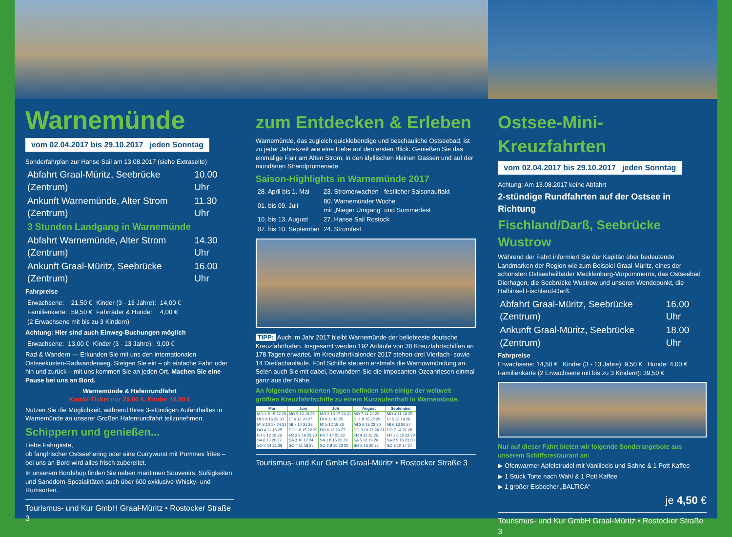Warnemünde
vom 02.04.2017 bis 29.10.2017 jeden Sonntag
Sonderfahrplan zur Hanse Sail am 13.08.2017 (siehe Extraseite)
| Abfahrt Graal-Müritz, Seebrücke (Zentrum) | 10.00 Uhr |
| Ankunft Warnemünde, Alter Strom (Zentrum) | 11.30 Uhr |
| 3 Stunden Landgang in Warnemünde | |
| Abfahrt Warnemünde, Alter Strom (Zentrum) | 14.30 Uhr |
| Ankunft Graal-Müritz, Seebrücke (Zentrum) | 16.00 Uhr |
Fahrpreise
| Erwachsene: | 21,50 € | Kinder (3 - 13 Jahre): | 14,00 € |
| Familienkarte: | 59,50 € | Fahrräder & Hunde: | 4,00 € |
| (2 Erwachsene mit bis zu 3 Kindern) | | | |
Achtung: Hier sind auch Einweg-Buchungen möglich
| Erwachsene: | 13,00 € | Kinder (3 - 13 Jahre): | 9,00 € |
Rad & Wandern — Erkunden Sie mit uns den internationalen Ostseeküsten-Radwanderweg. Steigen Sie ein – ob einfache Fahrt oder hin und zurück – mit uns kommen Sie an jeden Ort. Machen Sie eine Pause bei uns an Bord.
Warnemünde & Hafenrundfahrt
Kombi-Ticket nur 29,00 €, Kinder 19,50 €
Nutzen Sie die Möglichkeit, während Ihres 3-stündigen Aufenthaltes in Warnemünde an unserer Großen Hafenrundfahrt teilzunehmen.
Schippern und genießen...
Liebe Fahrgäste,
ob fangfrischer Ostseehering oder eine Currywurst mit Pommes frites – bei uns an Bord wird alles frisch zubereitet.
In unserem Bordshop finden Sie neben maritimen Souvenirs, Süßigkeiten und Sanddorn-Spezialitäten auch über 600 exklusive Whisky- und Rumsorten.
Tourismus- und Kur GmbH Graal-Müritz • Rostocker Straße 3
zum Entdecken & Erleben
Warnemünde, das zugleich quicklebendige und beschauliche Ostseebad, ist zu jeder Jahreszeit wie eine Liebe auf den ersten Blick. Genießen Sie das einmalige Flair am Alten Strom, in den idyllischen kleinen Gassen und auf der mondänen Strandpromenade.
Saison-Highlights in Warnemünde 2017
| 28. April bis 1. Mai | 23. Stromerwachen - festlicher Saisonauftakt |
| 01. bis 09. Juli | 80. Warnemünder Woche mit „Nieger Ümgang” und Sommerfest |
| 10. bis 13. August | 27. Hanse Sail Rostock |
| 07. bis 10. September | 24. Stromfest |
TIPP: Auch im Jahr 2017 bleibt Warnemünde der beliebteste deutsche Kreuzfahrthafen. Insgesamt werden 192 Anläufe von 38 Kreuzfahrtschiffen an 178 Tagen erwartet. Im Kreuzfahrtkalender 2017 stehen drei Vierfach- sowie 14 Dreifachanläufe. Fünf Schiffe steuern erstmals die Warnowmündung an. Seien auch Sie mit dabei, bewundern Sie die imposanten Ozeanriesen einmal ganz aus der Nähe.
An folgenden markierten Tagen befinden sich einige der weltweit größten Kreuzfahrtschiffe zu einem Kurzaufenthalt in Warnemünde.
| Mai | Juni | Juli | August | September |
| --- | --- | --- | --- | --- |
| MO 1 8 15 22 29 DI 2 9 16 23 30 MI 3 10 17 24 31 DO 4 11 18 25 FR 5 12 19 26 SA 6 13 20 27 SO 7 14 21 28 | MO 5 12 19 26 DI 6 13 20 27 MI 7 14 21 28 DO 1 8 15 22 29 FR 2 9 16 23 30 SA 3 10 17 24 SO 4 11 18 25 | MO 3 10 17 24 31 DI 4 11 18 25 MI 5 12 19 26 DO 6 13 20 27 FR 7 14 21 28 SA 1 8 15 22 29 SO 2 9 16 23 30 | MO 7 14 21 28 DI 1 8 15 22 29 MI 2 9 16 23 30 DO 3 10 17 24 31 FR 4 11 18 25 SA 5 12 19 26 SO 6 13 20 27 | MO 4 11 18 25 DI 5 12 19 26 MI 6 13 20 27 DO 7 14 21 28 FR 1 8 15 22 29 SA 2 9 16 23 30 SO 3 10 17 24 |
Tourismus- und Kur GmbH Graal-Müritz • Rostocker Straße 3
Ostsee-Mini-Kreuzfahrten
vom 02.04.2017 bis 29.10.2017 jeden Sonntag
Achtung: Am 13.08.2017 keine Abfahrt
2-stündige Rundfahrten auf der Ostsee in Richtung
Fischland/Darß, Seebrücke Wustrow
Während der Fahrt informiert Sie der Kapitän über bedeutende Landmarken der Region wie zum Beispiel Graal-Müritz, eines der schönsten Ostseeheilbäder Mecklenburg-Vorpommerns, das Ostseebad Dierhagen, die Seebrücke Wustrow und unseren Wendepunkt, die Halbinsel Fischland-Darß.
| Abfahrt Graal-Müritz, Seebrücke (Zentrum) | 16.00 Uhr |
| Ankunft Graal-Müritz, Seebrücke (Zentrum) | 18.00 Uhr |
Fahrpreise
Erwachsene: 14,50 € Kinder (3 - 13 Jahre): 9,50 € Hunde: 4,00 €
Familienkarte (2 Erwachsene mit bis zu 3 Kindern): 39,50 €
Nur auf dieser Fahrt bieten wir folgende Sonderangebote aus unserem Schiffsrestaurant an:
▶ Ofenwarmer Apfelstrudel mit Vanilleeis und Sahne & 1 Pott Kaffee
▶ 1 Stück Torte nach Wahl & 1 Pott Kaffee
▶ 1 großer Eisbecher „BALTICA“
je 4,50 €
Tourismus- und Kur GmbH Graal-Müritz • Rostocker Straße 3